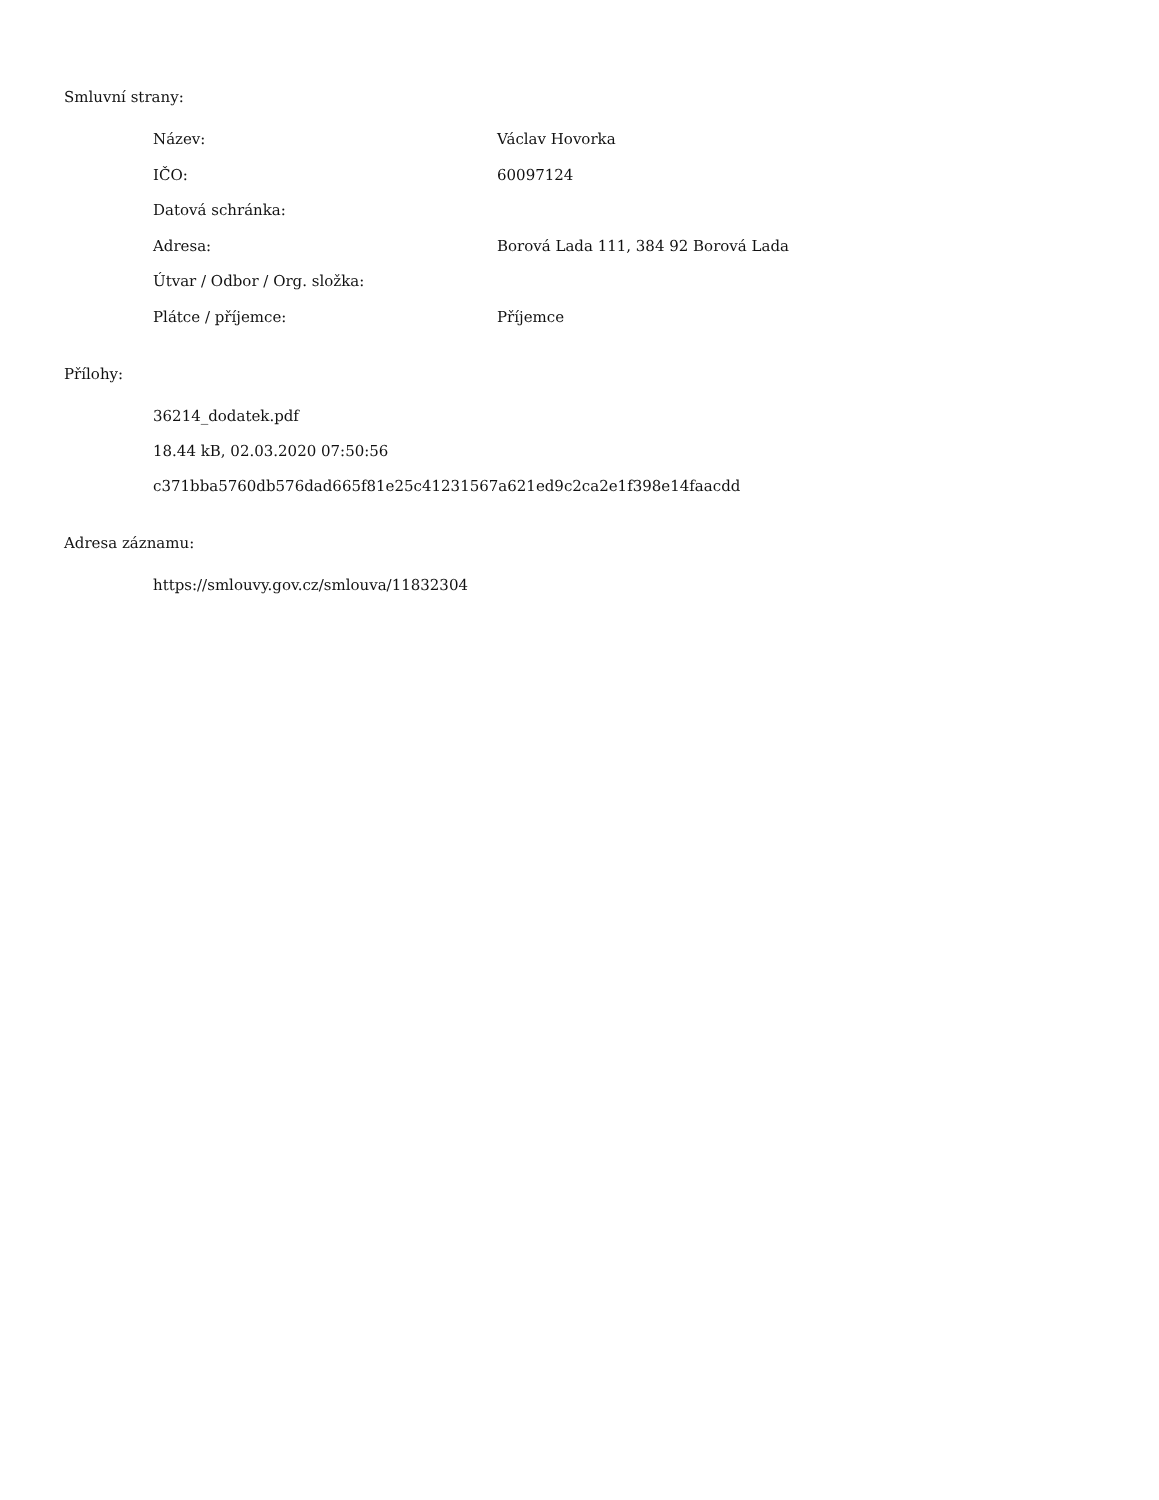Smluvní strany:
| Název: | Václav Hovorka |
| IČO: | 60097124 |
| Datová schránka: | |
| Adresa: | Borová Lada 111, 384 92 Borová Lada |
| Útvar / Odbor / Org. složka: | |
| Plátce / příjemce: | Příjemce |
Přílohy:
36214_dodatek.pdf
18.44 kB, 02.03.2020 07:50:56
c371bba5760db576dad665f81e25c41231567a621ed9c2ca2e1f398e14faacdd
Adresa záznamu:
https://smlouvy.gov.cz/smlouva/11832304